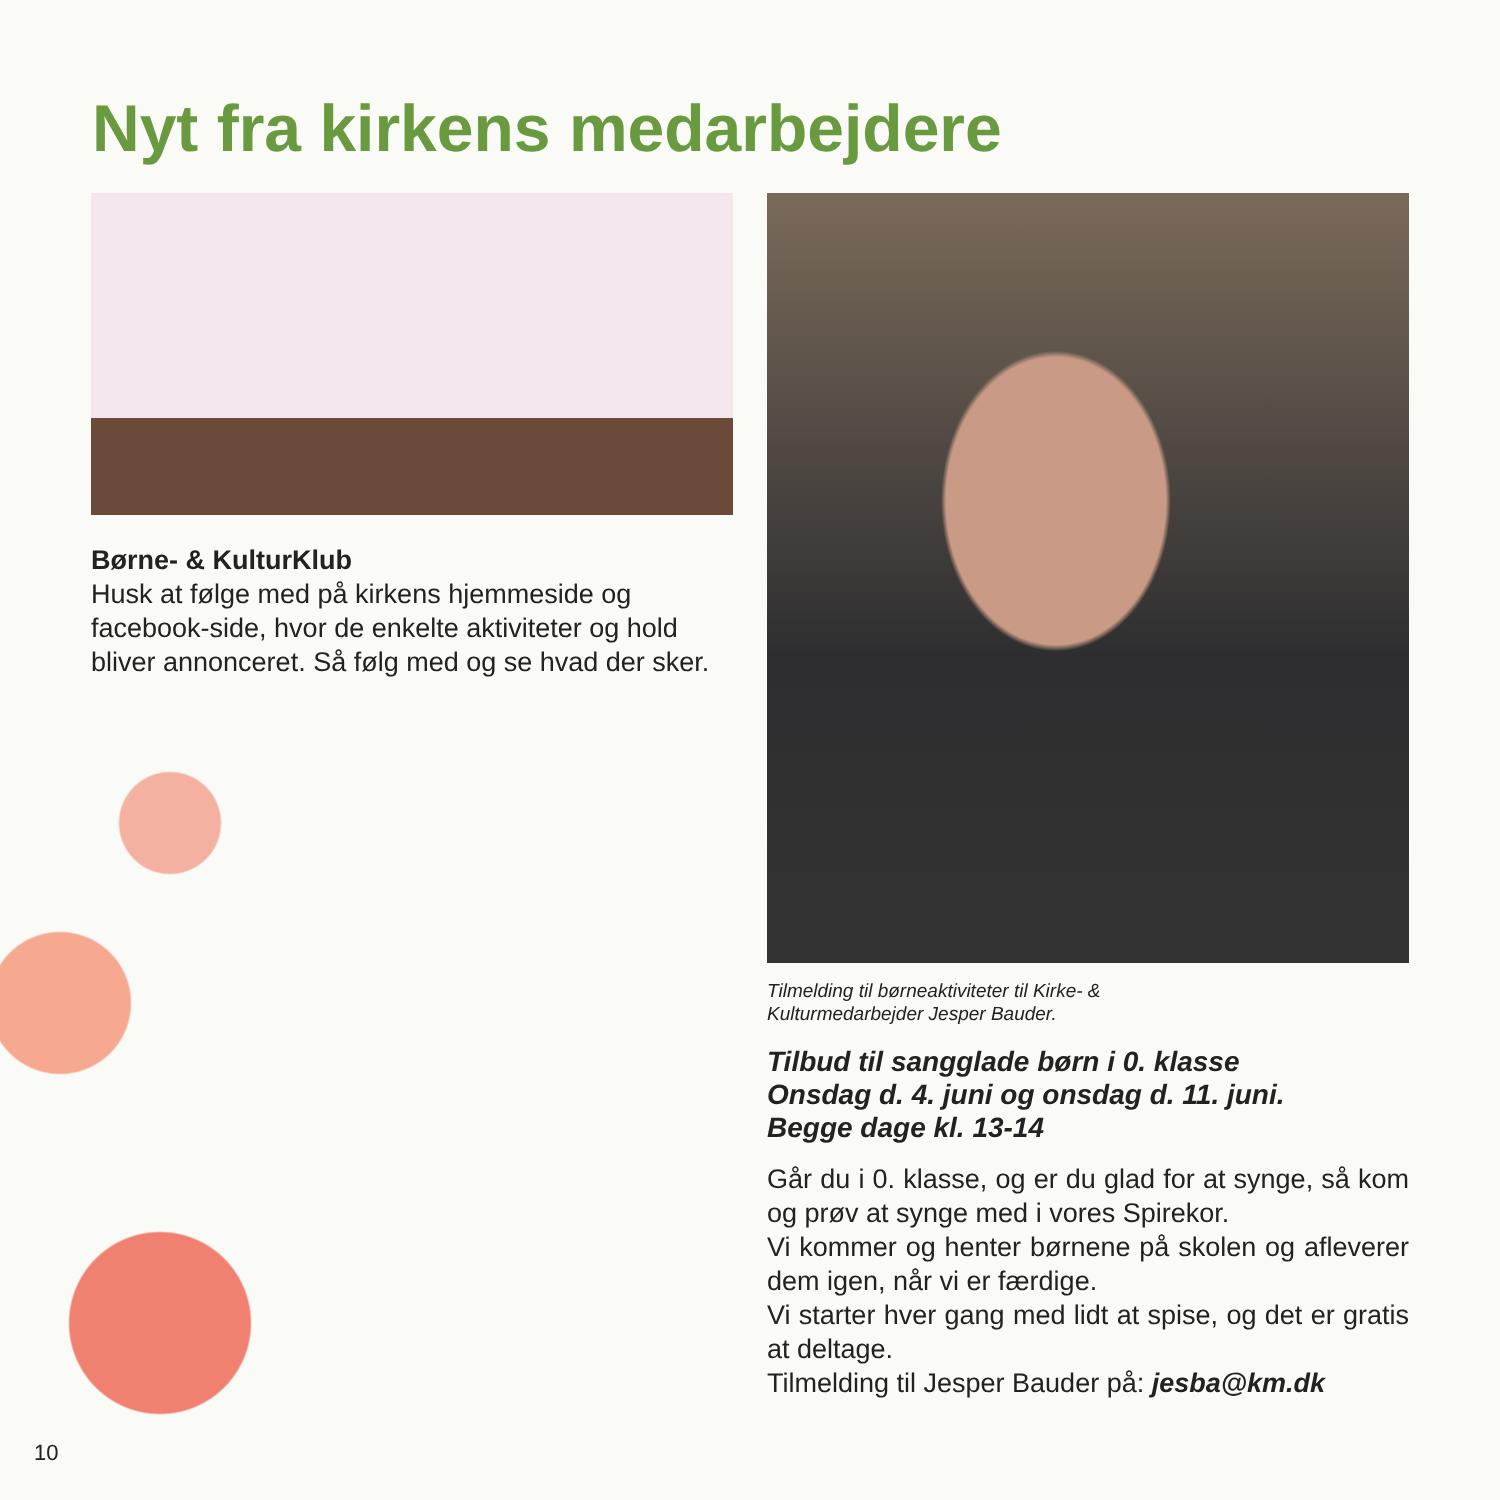Nyt fra kirkens medarbejdere
Børne- & KulturKlub
Husk at følge med på kirkens hjemmeside og facebook-side, hvor de enkelte aktiviteter og hold bliver annonceret. Så følg med og se hvad der sker.
Tilmelding til børneaktiviteter til Kirke- &
Kulturmedarbejder Jesper Bauder.
Tilbud til sangglade børn i 0. klasse
Onsdag d. 4. juni og onsdag d. 11. juni.
Begge dage kl. 13-14
Går du i 0. klasse, og er du glad for at synge, så kom og prøv at synge med i vores Spirekor.
Vi kommer og henter børnene på skolen og afleverer dem igen, når vi er færdige.
Vi starter hver gang med lidt at spise, og det er gratis at deltage.
Tilmelding til Jesper Bauder på: jesba@km.dk
10